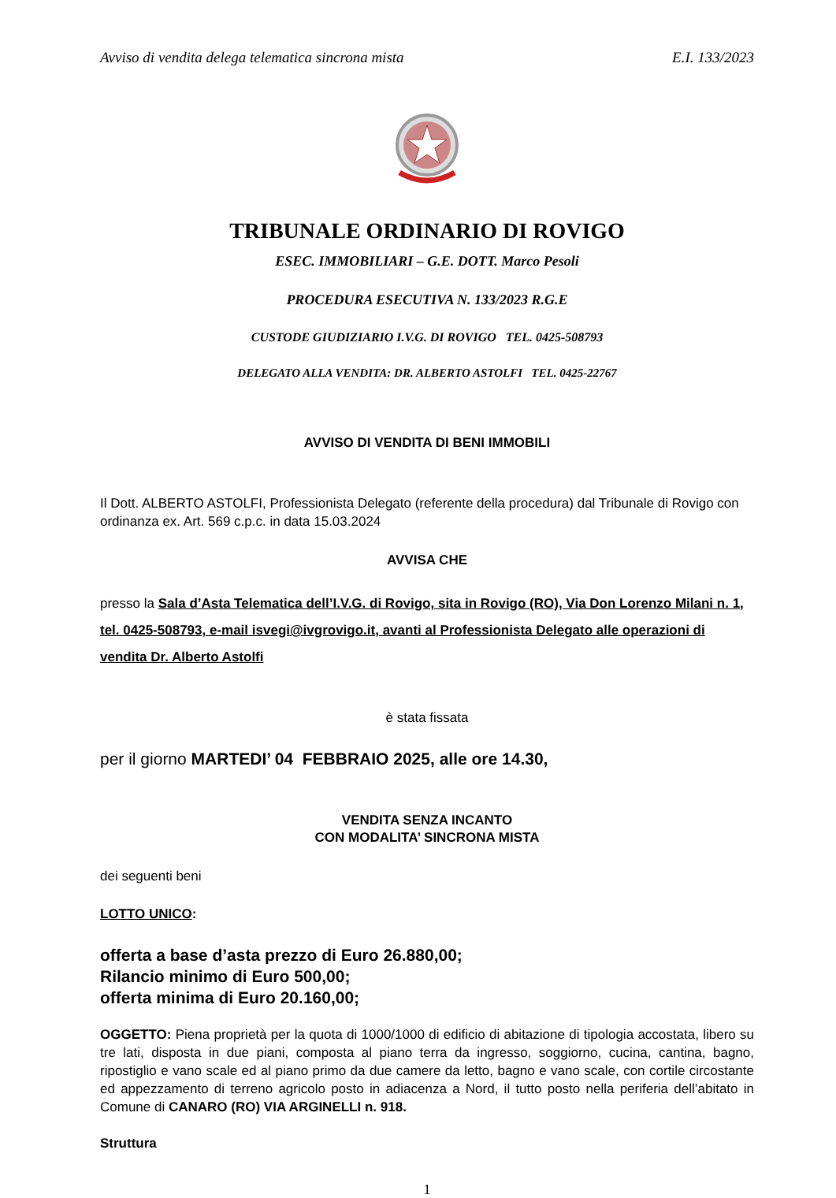Avviso di vendita delega telematica sincrona mista E.I. 133/2023
TRIBUNALE ORDINARIO DI ROVIGO
ESEC. IMMOBILIARI – G.E. DOTT. Marco Pesoli
PROCEDURA ESECUTIVA N. 133/2023 R.G.E
CUSTODE GIUDIZIARIO I.V.G. DI ROVIGO TEL. 0425-508793
DELEGATO ALLA VENDITA: DR. ALBERTO ASTOLFI TEL. 0425-22767
AVVISO DI VENDITA DI BENI IMMOBILI
Il Dott. ALBERTO ASTOLFI, Professionista Delegato (referente della procedura) dal Tribunale di Rovigo con ordinanza ex. Art. 569 c.p.c. in data 15.03.2024
AVVISA CHE
presso la Sala d’Asta Telematica dell’I.V.G. di Rovigo, sita in Rovigo (RO), Via Don Lorenzo Milani n. 1, tel. 0425-508793, e-mail isvegi@ivgrovigo.it, avanti al Professionista Delegato alle operazioni di vendita Dr. Alberto Astolfi
è stata fissata
per il giorno MARTEDI’ 04 FEBBRAIO 2025, alle ore 14.30,
VENDITA SENZA INCANTO
CON MODALITA’ SINCRONA MISTA
dei seguenti beni
LOTTO UNICO:
offerta a base d’asta prezzo di Euro 26.880,00;
Rilancio minimo di Euro 500,00;
offerta minima di Euro 20.160,00;
OGGETTO: Piena proprietà per la quota di 1000/1000 di edificio di abitazione di tipologia accostata, libero su tre lati, disposta in due piani, composta al piano terra da ingresso, soggiorno, cucina, cantina, bagno, ripostiglio e vano scale ed al piano primo da due camere da letto, bagno e vano scale, con cortile circostante ed appezzamento di terreno agricolo posto in adiacenza a Nord, il tutto posto nella periferia dell’abitato in Comune di CANARO (RO) VIA ARGINELLI n. 918.
Struttura
1